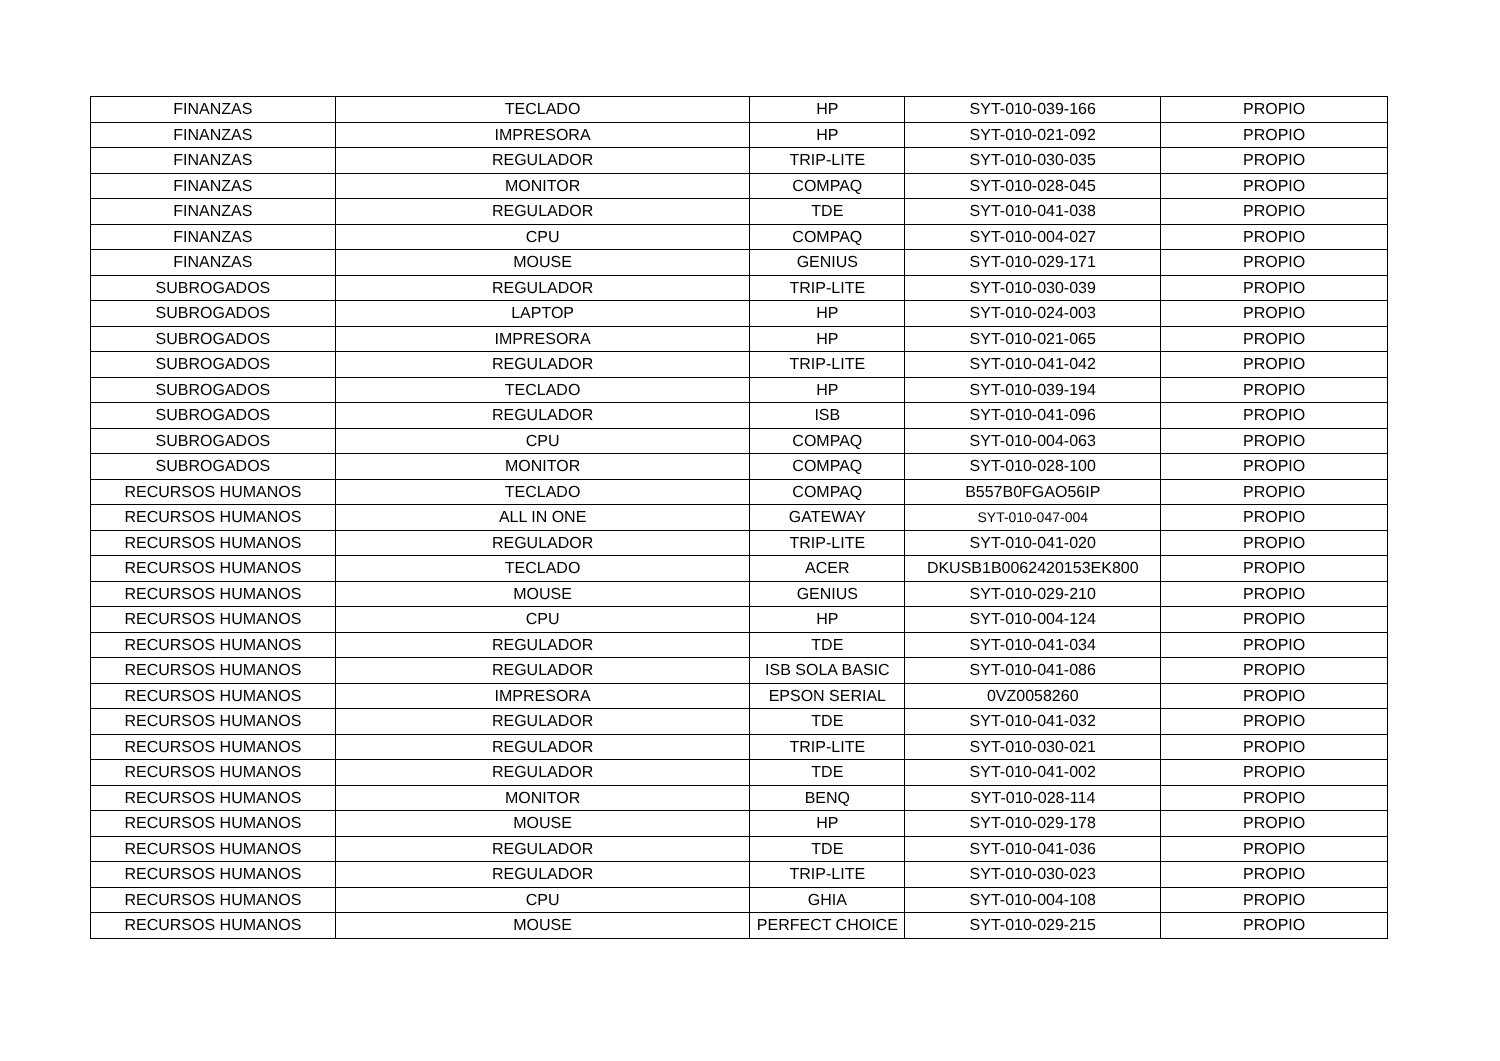| FINANZAS | TECLADO | HP | SYT-010-039-166 | PROPIO |
| FINANZAS | IMPRESORA | HP | SYT-010-021-092 | PROPIO |
| FINANZAS | REGULADOR | TRIP-LITE | SYT-010-030-035 | PROPIO |
| FINANZAS | MONITOR | COMPAQ | SYT-010-028-045 | PROPIO |
| FINANZAS | REGULADOR | TDE | SYT-010-041-038 | PROPIO |
| FINANZAS | CPU | COMPAQ | SYT-010-004-027 | PROPIO |
| FINANZAS | MOUSE | GENIUS | SYT-010-029-171 | PROPIO |
| SUBROGADOS | REGULADOR | TRIP-LITE | SYT-010-030-039 | PROPIO |
| SUBROGADOS | LAPTOP | HP | SYT-010-024-003 | PROPIO |
| SUBROGADOS | IMPRESORA | HP | SYT-010-021-065 | PROPIO |
| SUBROGADOS | REGULADOR | TRIP-LITE | SYT-010-041-042 | PROPIO |
| SUBROGADOS | TECLADO | HP | SYT-010-039-194 | PROPIO |
| SUBROGADOS | REGULADOR | ISB | SYT-010-041-096 | PROPIO |
| SUBROGADOS | CPU | COMPAQ | SYT-010-004-063 | PROPIO |
| SUBROGADOS | MONITOR | COMPAQ | SYT-010-028-100 | PROPIO |
| RECURSOS HUMANOS | TECLADO | COMPAQ | B557B0FGAO56IP | PROPIO |
| RECURSOS HUMANOS | ALL IN ONE | GATEWAY | SYT-010-047-004 | PROPIO |
| RECURSOS HUMANOS | REGULADOR | TRIP-LITE | SYT-010-041-020 | PROPIO |
| RECURSOS HUMANOS | TECLADO | ACER | DKUSB1B0062420153EK800 | PROPIO |
| RECURSOS HUMANOS | MOUSE | GENIUS | SYT-010-029-210 | PROPIO |
| RECURSOS HUMANOS | CPU | HP | SYT-010-004-124 | PROPIO |
| RECURSOS HUMANOS | REGULADOR | TDE | SYT-010-041-034 | PROPIO |
| RECURSOS HUMANOS | REGULADOR | ISB SOLA BASIC | SYT-010-041-086 | PROPIO |
| RECURSOS HUMANOS | IMPRESORA | EPSON SERIAL | 0VZ0058260 | PROPIO |
| RECURSOS HUMANOS | REGULADOR | TDE | SYT-010-041-032 | PROPIO |
| RECURSOS HUMANOS | REGULADOR | TRIP-LITE | SYT-010-030-021 | PROPIO |
| RECURSOS HUMANOS | REGULADOR | TDE | SYT-010-041-002 | PROPIO |
| RECURSOS HUMANOS | MONITOR | BENQ | SYT-010-028-114 | PROPIO |
| RECURSOS HUMANOS | MOUSE | HP | SYT-010-029-178 | PROPIO |
| RECURSOS HUMANOS | REGULADOR | TDE | SYT-010-041-036 | PROPIO |
| RECURSOS HUMANOS | REGULADOR | TRIP-LITE | SYT-010-030-023 | PROPIO |
| RECURSOS HUMANOS | CPU | GHIA | SYT-010-004-108 | PROPIO |
| RECURSOS HUMANOS | MOUSE | PERFECT CHOICE | SYT-010-029-215 | PROPIO |